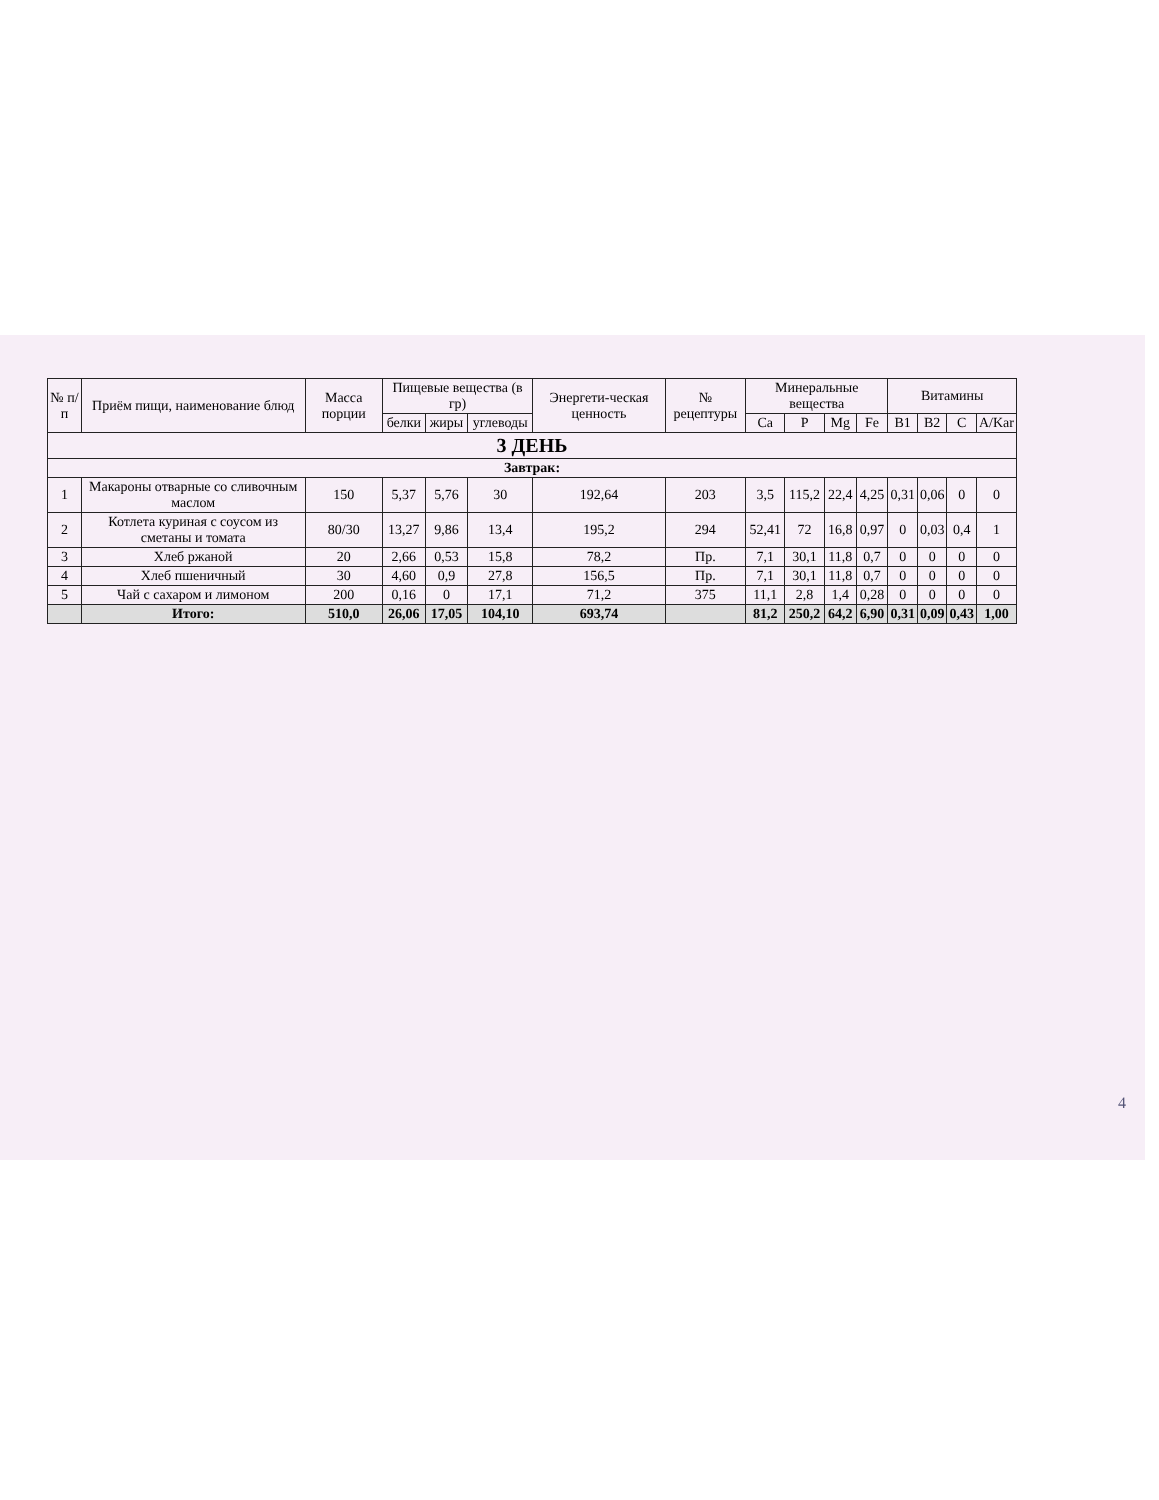| № п/п | Приём пищи, наименование блюд | Масса порции | Пищевые вещества (в гр) | | | Энергети-ческая ценность | № рецептуры | Минеральные вещества | | | | Витамины | | | |
| --- | --- | --- | --- | --- | --- | --- | --- | --- | --- | --- | --- | --- | --- | --- | --- |
| | | | белки | жиры | углеводы | | | Ca | P | Mg | Fe | B1 | B2 | C | A/Kar |
| 3 ДЕНЬ | | | | | | | | | | | | | | | |
| Завтрак: | | | | | | | | | | | | | | | |
| 1 | Макароны отварные со сливочным маслом | 150 | 5,37 | 5,76 | 30 | 192,64 | 203 | 3,5 | 115,2 | 22,4 | 4,25 | 0,31 | 0,06 | 0 | 0 |
| 2 | Котлета куриная с соусом из сметаны и томата | 80/30 | 13,27 | 9,86 | 13,4 | 195,2 | 294 | 52,41 | 72 | 16,8 | 0,97 | 0 | 0,03 | 0,4 | 1 |
| 3 | Хлеб ржаной | 20 | 2,66 | 0,53 | 15,8 | 78,2 | Пр. | 7,1 | 30,1 | 11,8 | 0,7 | 0 | 0 | 0 | 0 |
| 4 | Хлеб пшеничный | 30 | 4,60 | 0,9 | 27,8 | 156,5 | Пр. | 7,1 | 30,1 | 11,8 | 0,7 | 0 | 0 | 0 | 0 |
| 5 | Чай с сахаром и лимоном | 200 | 0,16 | 0 | 17,1 | 71,2 | 375 | 11,1 | 2,8 | 1,4 | 0,28 | 0 | 0 | 0 | 0 |
| | Итого: | 510,0 | 26,06 | 17,05 | 104,10 | 693,74 | | 81,2 | 250,2 | 64,2 | 6,90 | 0,31 | 0,09 | 0,43 | 1,00 |
4